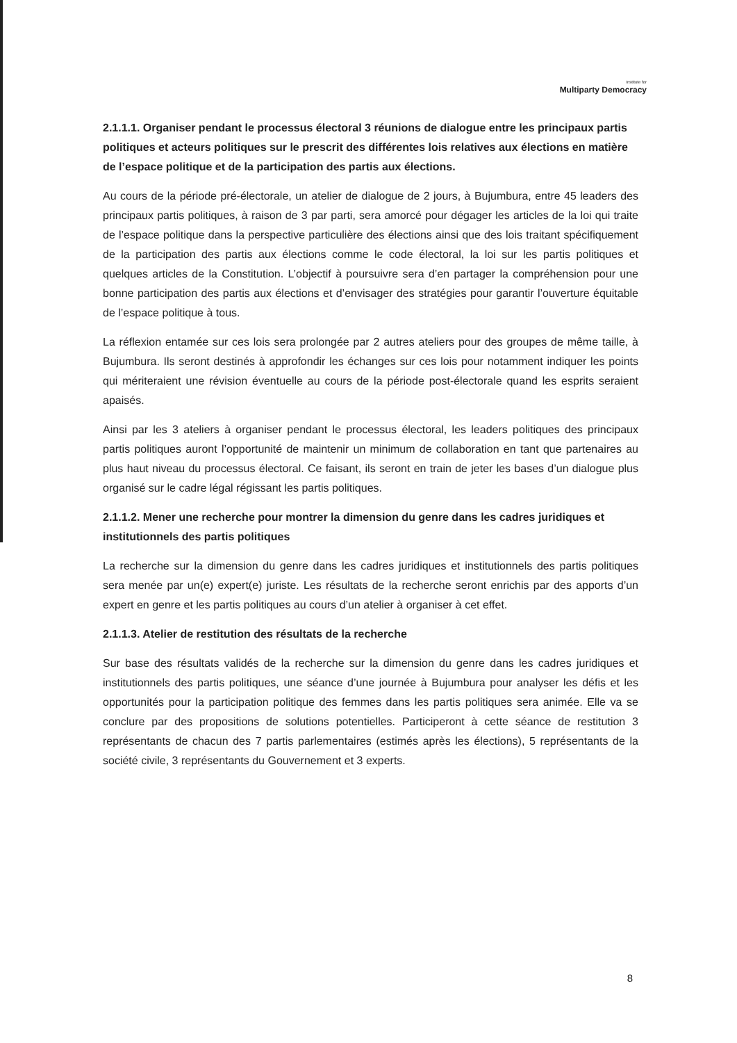Institute for
Multiparty Democracy
2.1.1.1. Organiser pendant le processus électoral 3 réunions de dialogue entre les principaux partis politiques et acteurs politiques sur le prescrit des différentes lois relatives aux élections en matière de l’espace politique et de la participation des partis aux élections.
Au cours de la période pré-électorale, un atelier de dialogue de 2 jours, à Bujumbura, entre 45 leaders des principaux partis politiques, à raison de 3 par parti, sera amorcé pour dégager les articles de la loi qui traite de l’espace politique dans la perspective particulière des élections ainsi que des lois traitant spécifiquement de la participation des partis aux élections comme le code électoral, la loi sur les partis politiques et quelques articles de la Constitution. L’objectif à poursuivre sera d’en partager la compréhension pour une bonne participation des partis aux élections et d’envisager des stratégies pour garantir l’ouverture équitable de l’espace politique à tous.
La réflexion entamée sur ces lois sera prolongée par 2 autres ateliers pour des groupes de même taille, à Bujumbura. Ils seront destinés à approfondir les échanges sur ces lois pour notamment indiquer les points qui mériteraient une révision éventuelle au cours de la période post-électorale quand les esprits seraient apaisés.
Ainsi par les 3 ateliers à organiser pendant le processus électoral, les leaders politiques des principaux partis politiques auront l’opportunité de maintenir un minimum de collaboration en tant que partenaires au plus haut niveau du processus électoral. Ce faisant, ils seront en train de jeter les bases d’un dialogue plus organisé sur le cadre légal régissant les partis politiques.
2.1.1.2. Mener une recherche pour montrer la dimension du genre dans les cadres juridiques et institutionnels des partis politiques
La recherche sur la dimension du genre dans les cadres juridiques et institutionnels des partis politiques sera menée par un(e) expert(e) juriste. Les résultats de la recherche seront enrichis par des apports d’un expert en genre et les partis politiques au cours d’un atelier à organiser à cet effet.
2.1.1.3. Atelier de restitution des résultats de la recherche
Sur base des résultats validés de la recherche sur la dimension du genre dans les cadres juridiques et institutionnels des partis politiques, une séance d’une journée à Bujumbura pour analyser les défis et les opportunités pour la participation politique des femmes dans les partis politiques sera animée. Elle va se conclure par des propositions de solutions potentielles. Participeront à cette séance de restitution 3 représentants de chacun des 7 partis parlementaires (estimés après les élections), 5 représentants de la société civile, 3 représentants du Gouvernement et 3 experts.
8